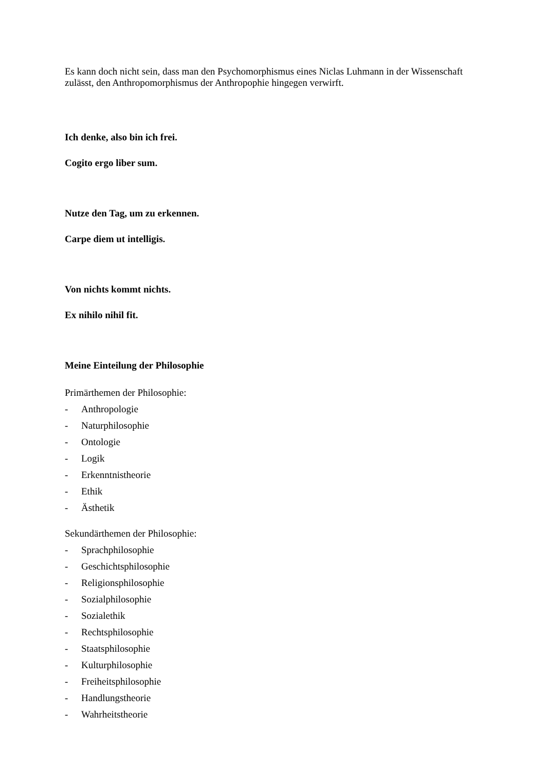Es kann doch nicht sein, dass man den Psychomorphismus eines Niclas Luhmann in der Wissenschaft zulässt, den Anthropomorphismus der Anthropophie hingegen verwirft.
Ich denke, also bin ich frei.
Cogito ergo liber sum.
Nutze den Tag, um zu erkennen.
Carpe diem ut intelligis.
Von nichts kommt nichts.
Ex nihilo nihil fit.
Meine Einteilung der Philosophie
Primärthemen der Philosophie:
- Anthropologie
- Naturphilosophie
- Ontologie
- Logik
- Erkenntnistheorie
- Ethik
- Ästhetik
Sekundärthemen der Philosophie:
- Sprachphilosophie
- Geschichtsphilosophie
- Religionsphilosophie
- Sozialphilosophie
- Sozialethik
- Rechtsphilosophie
- Staatsphilosophie
- Kulturphilosophie
- Freiheitsphilosophie
- Handlungstheorie
- Wahrheitstheorie